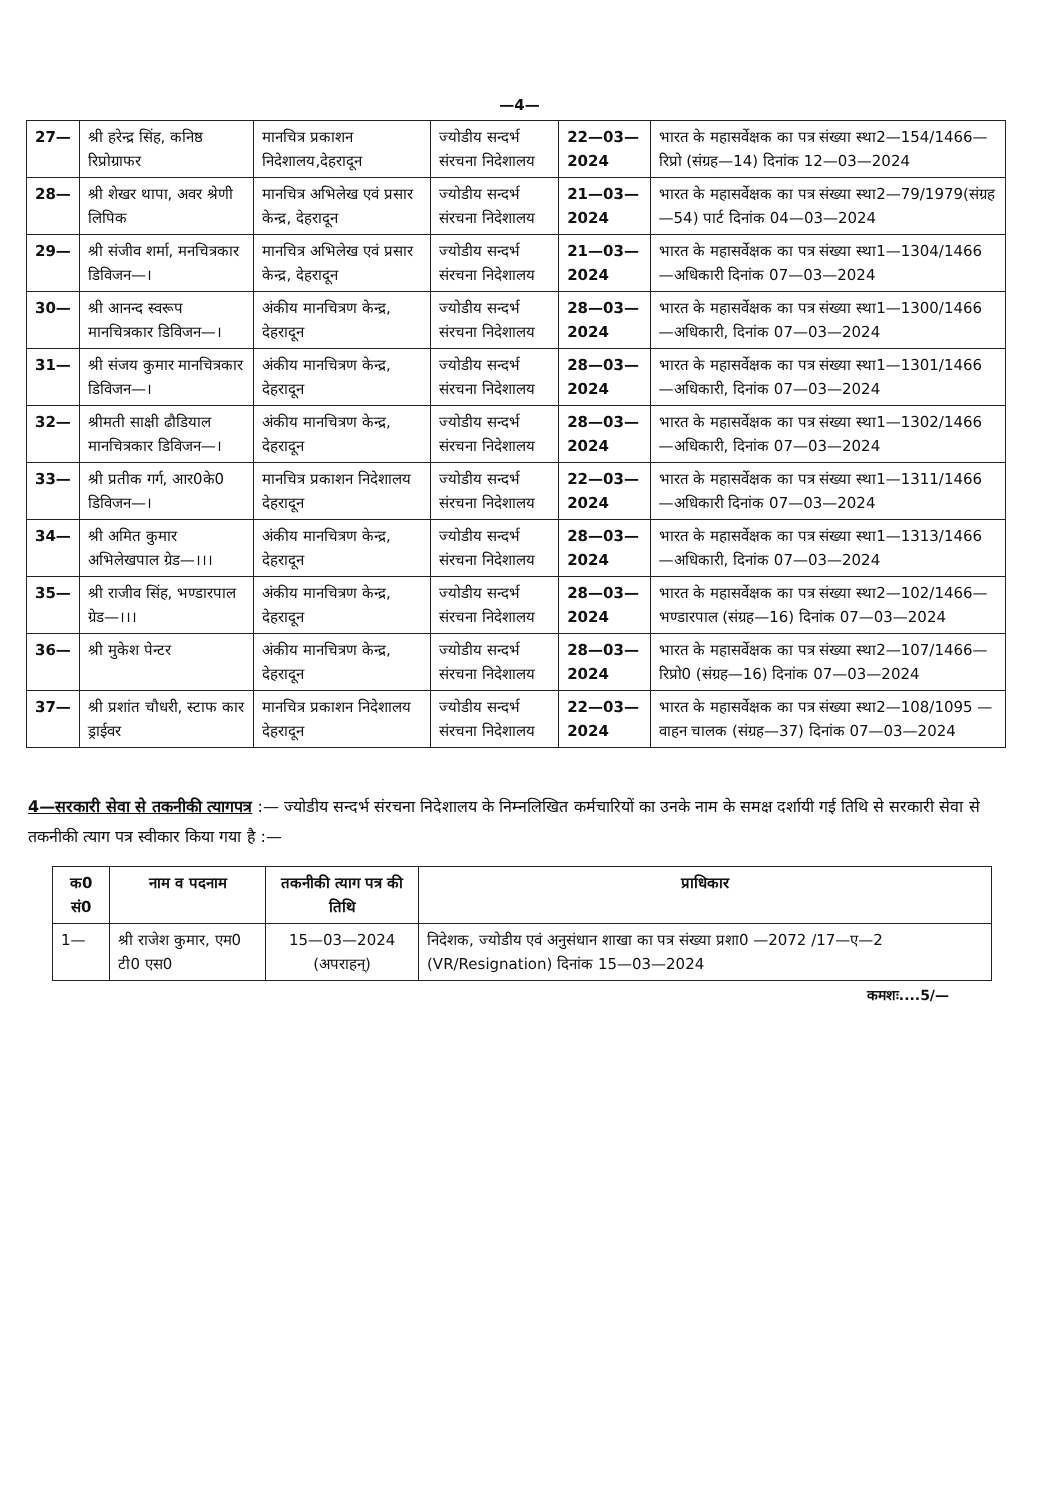—4—
| 27— | श्री हरेन्द्र सिंह, कनिष्ठ रिप्रोग्राफर | मानचित्र प्रकाशन निदेशालय,देहरादून | ज्योडीय सन्दर्भ संरचना निदेशालय | 22—03—2024 | भारत के महासर्वेक्षक का पत्र संख्या स्था2—154/1466—रिप्रो (संग्रह—14) दिनांक 12—03—2024 |
| 28— | श्री शेखर थापा, अवर श्रेणी लिपिक | मानचित्र अभिलेख एवं प्रसार केन्द्र, देहरादून | ज्योडीय सन्दर्भ संरचना निदेशालय | 21—03—2024 | भारत के महासर्वेक्षक का पत्र संख्या स्था2—79/1979(संग्रह—54) पार्ट दिनांक 04—03—2024 |
| 29— | श्री संजीव शर्मा, मनचित्रकार डिविजन—। | मानचित्र अभिलेख एवं प्रसार केन्द्र, देहरादून | ज्योडीय सन्दर्भ संरचना निदेशालय | 21—03—2024 | भारत के महासर्वेक्षक का पत्र संख्या स्था1—1304/1466—अधिकारी दिनांक 07—03—2024 |
| 30— | श्री आनन्द स्वरूप मानचित्रकार डिविजन—। | अंकीय मानचित्रण केन्द्र, देहरादून | ज्योडीय सन्दर्भ संरचना निदेशालय | 28—03—2024 | भारत के महासर्वेक्षक का पत्र संख्या स्था1—1300/1466—अधिकारी, दिनांक 07—03—2024 |
| 31— | श्री संजय कुमार मानचित्रकार डिविजन—। | अंकीय मानचित्रण केन्द्र, देहरादून | ज्योडीय सन्दर्भ संरचना निदेशालय | 28—03—2024 | भारत के महासर्वेक्षक का पत्र संख्या स्था1—1301/1466—अधिकारी, दिनांक 07—03—2024 |
| 32— | श्रीमती साक्षी ढौडियाल मानचित्रकार डिविजन—। | अंकीय मानचित्रण केन्द्र, देहरादून | ज्योडीय सन्दर्भ संरचना निदेशालय | 28—03—2024 | भारत के महासर्वेक्षक का पत्र संख्या स्था1—1302/1466—अधिकारी, दिनांक 07—03—2024 |
| 33— | श्री प्रतीक गर्ग, आर0के0 डिविजन—। | मानचित्र प्रकाशन निदेशालय देहरादून | ज्योडीय सन्दर्भ संरचना निदेशालय | 22—03—2024 | भारत के महासर्वेक्षक का पत्र संख्या स्था1—1311/1466—अधिकारी दिनांक 07—03—2024 |
| 34— | श्री अमित कुमार अभिलेखपाल ग्रेड—।।। | अंकीय मानचित्रण केन्द्र, देहरादून | ज्योडीय सन्दर्भ संरचना निदेशालय | 28—03—2024 | भारत के महासर्वेक्षक का पत्र संख्या स्था1—1313/1466—अधिकारी, दिनांक 07—03—2024 |
| 35— | श्री राजीव सिंह, भण्डारपाल ग्रेड—।।। | अंकीय मानचित्रण केन्द्र, देहरादून | ज्योडीय सन्दर्भ संरचना निदेशालय | 28—03—2024 | भारत के महासर्वेक्षक का पत्र संख्या स्था2—102/1466—भण्डारपाल (संग्रह—16) दिनांक 07—03—2024 |
| 36— | श्री मुकेश पेन्टर | अंकीय मानचित्रण केन्द्र, देहरादून | ज्योडीय सन्दर्भ संरचना निदेशालय | 28—03—2024 | भारत के महासर्वेक्षक का पत्र संख्या स्था2—107/1466—रिप्रो0 (संग्रह—16) दिनांक 07—03—2024 |
| 37— | श्री प्रशांत चौधरी, स्टाफ कार ड्राईवर | मानचित्र प्रकाशन निदेशालय देहरादून | ज्योडीय सन्दर्भ संरचना निदेशालय | 22—03—2024 | भारत के महासर्वेक्षक का पत्र संख्या स्था2—108/1095 —वाहन चालक (संग्रह—37) दिनांक 07—03—2024 |
4—सरकारी सेवा से तकनीकी त्यागपत्र :— ज्योडीय सन्दर्भ संरचना निदेशालय के निम्नलिखित कर्मचारियों का उनके नाम के समक्ष दर्शायी गई तिथि से सरकारी सेवा से तकनीकी त्याग पत्र स्वीकार किया गया है :—
| क0 सं0 | नाम व पदनाम | तकनीकी त्याग पत्र की तिथि | प्राधिकार |
| --- | --- | --- | --- |
| 1— | श्री राजेश कुमार, एम0 टी0 एस0 | 15—03—2024 (अपराहन्) | निदेशक, ज्योडीय एवं अनुसंधान शाखा का पत्र संख्या प्रशा0 —2072 /17—ए—2 (VR/Resignation) दिनांक 15—03—2024 |
कमशः....5/—